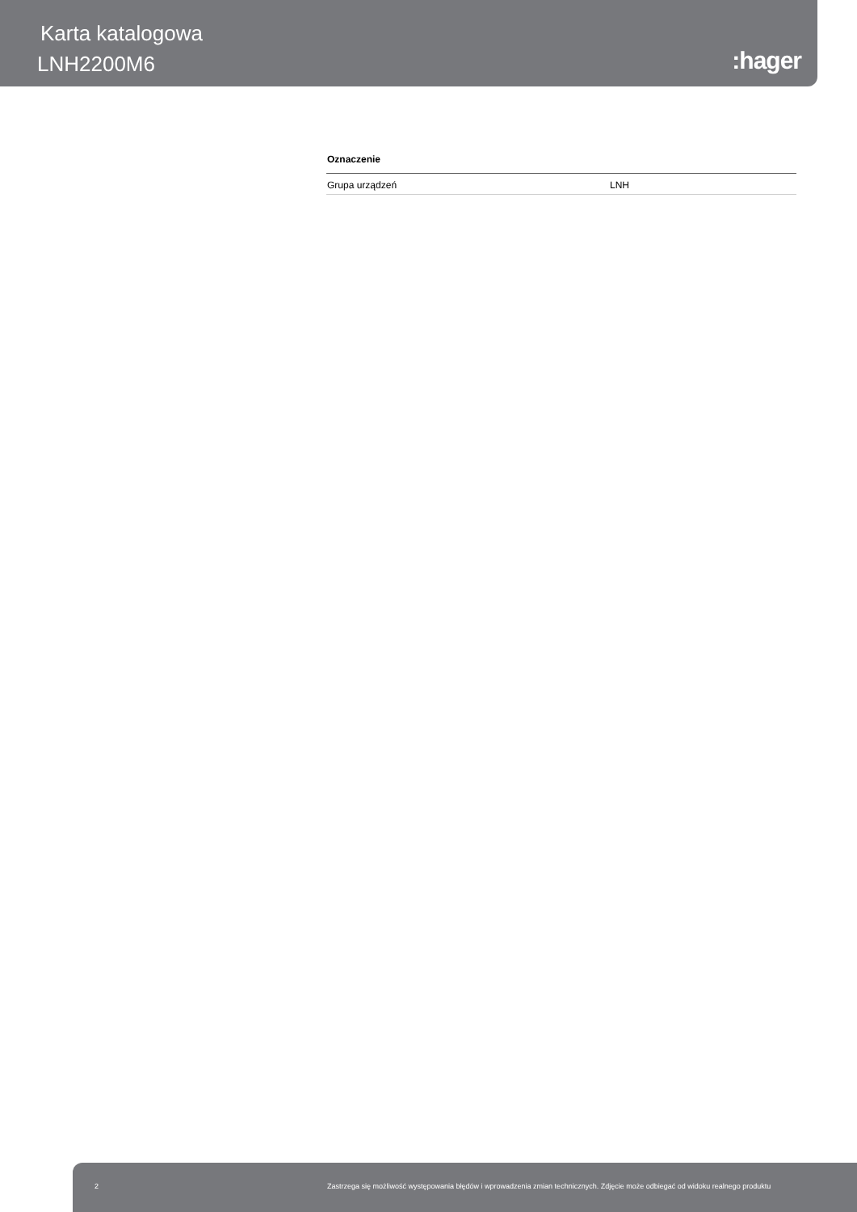Karta katalogowa
LNH2200M6 :hager
Oznaczenie
| Grupa urządzeń | LNH |
2 Zastrzega się możliwość występowania błędów i wprowadzenia zmian technicznych. Zdjęcie może odbiegać od widoku realnego produktu